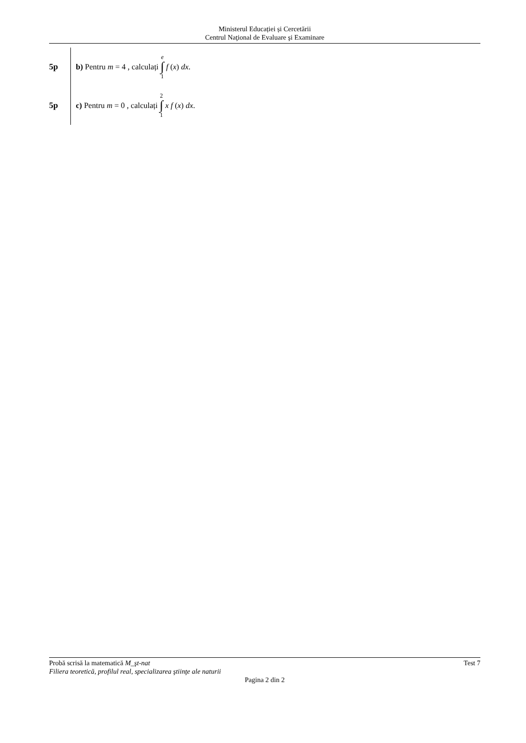Ministerul Educației și Cercetării
Centrul Naţional de Evaluare şi Examinare
5p
b) Pentru m = 4 , calculați e ∫ 1 f (x) dx .
5p
c) Pentru m = 0 , calculați 2 ∫ 1 x f (x) dx .
Probă scrisă la matematică M_şt-nat Test 7
Filiera teoretică, profilul real, specializarea ştiinţe ale naturii
Pagina 2 din 2